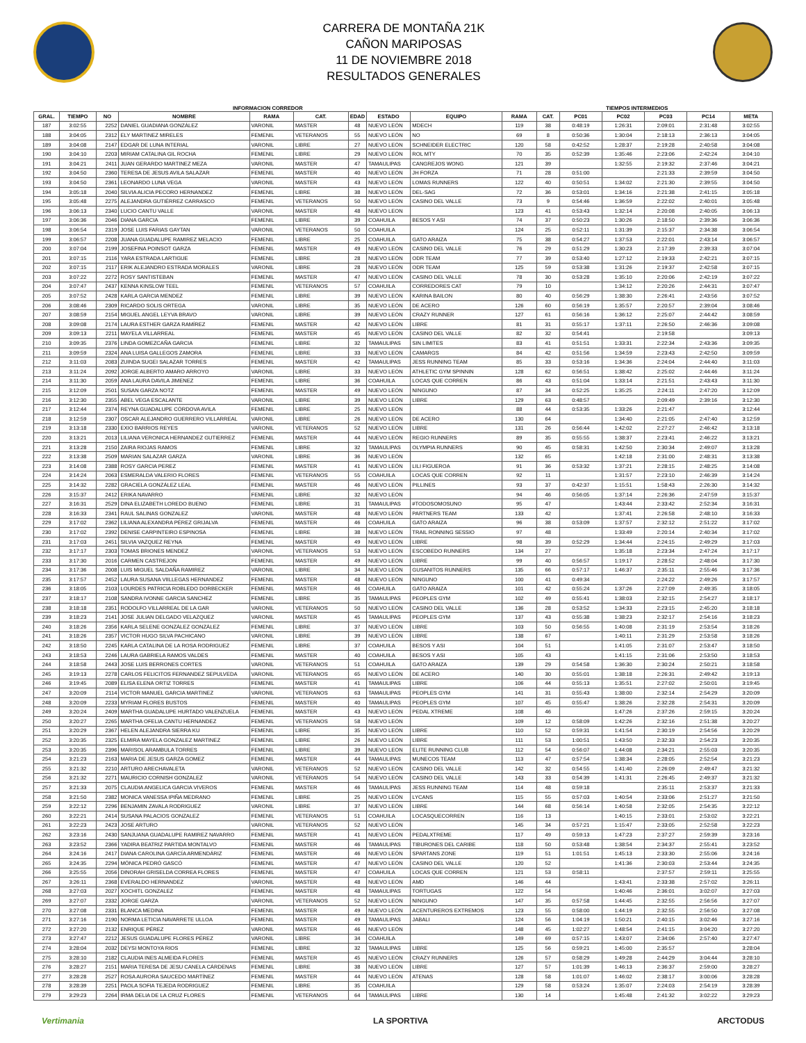CARRERA DE MONTAÑA 21K
CAÑON MARIPOSAS
11 DE NOVIEMBRE 2018
RESULTADOS GENERALES
| INFORMACION CORREDOR | | | | | | | | | TIEMPOS INTERMEDIOS | | | | | | |
| --- | --- | --- | --- | --- | --- | --- | --- | --- | --- | --- | --- | --- | --- | --- | --- |
| GRAL. | TIEMPO | NO | NOMBRE | RAMA | CAT. | EDAD | ESTADO | EQUIPO | RAMA | CAT. | PC01 | PC02 | PC03 | PC14 | META |
| 187 | 3:02:55 | 2252 | DANIEL GUADIANA GONZÁLEZ | VARONIL | MASTER | 48 | NUEVO LEÓN | MDECH | 119 | 38 | 0:48:19 | 1:26:31 | 2:09:01 | 2:31:48 | 3:02:55 |
| 188 | 3:04:05 | 2312 | ELY MARTINEZ MIRELES | FEMENIL | VETERANOS | 55 | NUEVO LEÓN | NO | 69 | 8 | 0:50:36 | 1:30:04 | 2:18:13 | 2:36:13 | 3:04:05 |
| 189 | 3:04:08 | 2147 | EDGAR DE LUNA INTERIAL | VARONIL | LIBRE | 27 | NUEVO LEÓN | SCHNEIDER ELECTRIC | 120 | 58 | 0:42:52 | 1:28:37 | 2:19:28 | 2:40:58 | 3:04:08 |
| 190 | 3:04:10 | 2203 | MIRIAM CATALINA GIL ROCHA | FEMENIL | LIBRE | 29 | NUEVO LEÓN | ROL MTY | 70 | 35 | 0:52:39 | 1:35:46 | 2:23:06 | 2:42:24 | 3:04:10 |
| 191 | 3:04:21 | 2411 | JUAN GERARDO MARTINEZ MEZA | VARONIL | MASTER | 47 | TAMAULIPAS | CANGREJOS WONG | 121 | 39 | | 1:32:55 | 2:19:32 | 2:37:46 | 3:04:21 |
| 192 | 3:04:50 | 2360 | TERESA DE JESUS AVILA SALAZAR | FEMENIL | MASTER | 40 | NUEVO LEÓN | JH FORZA | 71 | 28 | 0:51:00 | | 2:21:33 | 2:39:59 | 3:04:50 |
| 193 | 3:04:50 | 2361 | LEONARDO LUNA VEGA | VARONIL | MASTER | 43 | NUEVO LEÓN | LOMAS RUNNERS | 122 | 40 | 0:50:51 | 1:34:02 | 2:21:30 | 2:39:55 | 3:04:50 |
| 194 | 3:05:18 | 2040 | SILVIA ALICIA PECORO HERNANDEZ | FEMENIL | LIBRE | 38 | NUEVO LEÓN | DEL-SAG | 72 | 36 | 0:53:01 | 1:34:16 | 2:21:38 | 2:41:15 | 3:05:18 |
| 195 | 3:05:48 | 2275 | ALEJANDRA GUTIÉRREZ CARRASCO | FEMENIL | VETERANOS | 50 | NUEVO LEÓN | CASINO DEL VALLE | 73 | 9 | 0:54:46 | 1:36:59 | 2:22:02 | 2:40:01 | 3:05:48 |
| 196 | 3:06:13 | 2340 | LUCIO CANTU VALLE | VARONIL | MASTER | 48 | NUEVO LEON | | 123 | 41 | 0:53:43 | 1:32:14 | 2:20:08 | 2:40:05 | 3:06:13 |
| 197 | 3:06:36 | 2046 | DIANA GARCIA | FEMENIL | LIBRE | 39 | COAHUILA | BESOS Y ASI | 74 | 37 | 0:50:23 | 1:30:26 | 2:18:50 | 2:39:36 | 3:06:36 |
| 198 | 3:06:54 | 2319 | JOSE LUIS FARIAS GAYTAN | VARONIL | VETERANOS | 50 | COAHUILA | | 124 | 25 | 0:52:11 | 1:31:39 | 2:15:37 | 2:34:38 | 3:06:54 |
| 199 | 3:06:57 | 2208 | JUANA GUADALUPE RAMIREZ MELACIO | FEMENIL | LIBRE | 25 | COAHUILA | GATO ARAIZA | 75 | 38 | 0:54:27 | 1:37:53 | 2:22:01 | 2:43:14 | 3:06:57 |
| 200 | 3:07:04 | 2199 | JOSEFINA POINSOT GARZA | FEMENIL | MASTER | 49 | NUEVO LEÓN | CASINO DEL VALLE | 76 | 29 | 0:51:29 | 1:30:23 | 2:17:39 | 2:39:33 | 3:07:04 |
| 201 | 3:07:15 | 2116 | YARA ESTRADA LARTIGUE | FEMENIL | LIBRE | 28 | NUEVO LEÓN | ODR TEAM | 77 | 39 | 0:53:40 | 1:27:12 | 2:19:33 | 2:42:21 | 3:07:15 |
| 202 | 3:07:15 | 2117 | ERIK ALEJANDRO ESTRADA MORALES | VARONIL | LIBRE | 28 | NUEVO LEÓN | ODR TEAM | 125 | 59 | 0:53:38 | 1:31:26 | 2:19:37 | 2:42:58 | 3:07:15 |
| 203 | 3:07:22 | 2272 | ROSY SANTISTEBAN | FEMENIL | MASTER | 47 | NUEVO LEÓN | CASINO DEL VALLE | 78 | 30 | 0:53:28 | 1:35:10 | 2:20:06 | 2:42:19 | 3:07:22 |
| 204 | 3:07:47 | 2437 | KENNA KINSLOW TEEL | FEMENIL | VETERANOS | 57 | COAHUILA | CORREDORES CAT | 79 | 10 | | 1:34:12 | 2:20:26 | 2:44:31 | 3:07:47 |
| 205 | 3:07:52 | 2428 | KARLA GARCIA MENDEZ | FEMENIL | LIBRE | 39 | NUEVO LEÓN | KARINA BAILON | 80 | 40 | 0:56:29 | 1:38:30 | 2:26:41 | 2:43:56 | 3:07:52 |
| 206 | 3:08:46 | 2309 | RICARDO SOLIS ORTEGA | VARONIL | LIBRE | 35 | NUEVO LEÓN | DE ACERO | 126 | 60 | 0:56:19 | 1:35:57 | 2:20:57 | 2:39:04 | 3:08:46 |
| 207 | 3:08:59 | 2154 | MIGUEL ANGEL LEYVA BRAVO | VARONIL | LIBRE | 39 | NUEVO LEÓN | CRAZY RUNNER | 127 | 61 | 0:56:16 | 1:36:12 | 2:25:07 | 2:44:42 | 3:08:59 |
| 208 | 3:09:08 | 2174 | LAURA ESTHER GARZA RAMÍREZ | FEMENIL | MASTER | 42 | NUEVO LEÓN | LIBRE | 81 | 31 | 0:55:17 | 1:37:11 | 2:26:50 | 2:46:36 | 3:09:08 |
| 209 | 3:09:13 | 2211 | MAYELA VILLARREAL | FEMENIL | MASTER | 45 | NUEVO LEÓN | CASINO DEL VALLE | 82 | 32 | 0:54:41 | | 2:19:58 | | 3:09:13 |
| 210 | 3:09:35 | 2376 | LINDA GOMEZCAÑA GARCIA | FEMENIL | LIBRE | 32 | TAMAULIPAS | SIN LIMITES | 83 | 41 | 0:51:51 | 1:33:31 | 2:22:34 | 2:43:36 | 3:09:35 |
| 211 | 3:09:59 | 2324 | ANA LUISA GALLEGOS ZAMORA | FEMENIL | LIBRE | 33 | NUEVO LEÓN | CAMARGS | 84 | 42 | 0:51:56 | 1:34:59 | 2:23:43 | 2:42:50 | 3:09:59 |
| 212 | 3:11:03 | 2083 | ZUINDA SUGEI SALAZAR TORRES | FEMENIL | MASTER | 42 | TAMAULIPAS | JESS RUNNING TEAM | 85 | 33 | 0:53:16 | 1:34:36 | 2:24:04 | 2:44:40 | 3:11:03 |
| 213 | 3:11:24 | 2092 | JORGE ALBERTO AMARO ARROYO | VARONIL | LIBRE | 33 | NUEVO LEÓN | ATHLETIC GYM SPINNIN | 128 | 62 | 0:56:51 | 1:38:42 | 2:25:02 | 2:44:46 | 3:11:24 |
| 214 | 3:11:30 | 2059 | ANA LAURA DAVILA JIMENEZ | FEMENIL | LIBRE | 36 | COAHUILA | LOCAS QUE CORREN | 86 | 43 | 0:51:04 | 1:33:14 | 2:21:51 | 2:43:43 | 3:11:30 |
| 215 | 3:12:09 | 2501 | SUSAN GARZA NOTZ | FEMENIL | MASTER | 49 | NUEVO LEÓN | NINGUNO | 87 | 34 | 0:52:25 | 1:35:25 | 2:24:11 | 2:47:20 | 3:12:09 |
| 216 | 3:12:30 | 2355 | ABEL VEGA ESCALANTE | VARONIL | LIBRE | 39 | NUEVO LEÓN | LIBRE | 129 | 63 | 0:48:57 | | 2:09:49 | 2:39:16 | 3:12:30 |
| 217 | 3:12:44 | 2374 | REYNA GUADALUPE CÓRDOVA AVILA | FEMENIL | LIBRE | 25 | NUEVO LEÓN | | 88 | 44 | 0:53:35 | 1:33:26 | 2:21:47 | | 3:12:44 |
| 218 | 3:12:59 | 2307 | OSCAR ALEJANDRO GUERRERO VILLARREAL | VARONIL | LIBRE | 26 | NUEVO LEÓN | DE ACERO | 130 | 64 | | 1:34:40 | 2:21:05 | 2:47:40 | 3:12:59 |
| 219 | 3:13:18 | 2330 | EXIO BARRIOS REYES | VARONIL | VETERANOS | 52 | NUEVO LEÓN | LIBRE | 131 | 26 | 0:56:44 | 1:42:02 | 2:27:27 | 2:46:42 | 3:13:18 |
| 220 | 3:13:21 | 2013 | LILIANA VERONICA HERNANDEZ GUTIERREZ | FEMENIL | MASTER | 44 | NUEVO LEÓN | REGIO RUNNERS | 89 | 35 | 0:55:55 | 1:38:37 | 2:23:41 | 2:46:22 | 3:13:21 |
| 221 | 3:13:28 | 2150 | ZAIRA RIOJAS RAMOS | FEMENIL | LIBRE | 32 | TAMAULIPAS | OLYMPIA RUNNERS | 90 | 45 | 0:58:31 | 1:42:50 | 2:30:34 | 2:49:07 | 3:13:28 |
| 222 | 3:13:38 | 2509 | MARIAN SALAZAR GARZA | VARONIL | LIBRE | 36 | NUEVO LEÓN | | 132 | 65 | | 1:42:18 | 2:31:00 | 2:48:31 | 3:13:38 |
| 223 | 3:14:08 | 2388 | ROSY GARCIA PEREZ | FEMENIL | MASTER | 41 | NUEVO LEÓN | LILI FIGUEROA | 91 | 36 | 0:53:32 | 1:37:21 | 2:28:15 | 2:48:25 | 3:14:08 |
| 224 | 3:14:24 | 2063 | ESMERALDA VALERIO FLORES | FEMENIL | VETERANOS | 55 | COAHUILA | LOCAS QUE CORREN | 92 | 11 | | 1:31:57 | 2:23:10 | 2:46:39 | 3:14:24 |
| 225 | 3:14:32 | 2282 | GRACIELA GONZÁLEZ LEAL | FEMENIL | MASTER | 46 | NUEVO LEÓN | PILLINES | 93 | 37 | 0:42:37 | 1:15:51 | 1:58:43 | 2:26:30 | 3:14:32 |
| 226 | 3:15:37 | 2412 | ERIKA NAVARRO | FEMENIL | LIBRE | 32 | NUEVO LEÓN | | 94 | 46 | 0:56:05 | 1:37:14 | 2:26:36 | 2:47:59 | 3:15:37 |
| 227 | 3:16:31 | 2529 | DINA ELIZABETH LOREDO BUENO | FEMENIL | LIBRE | 31 | TAMAULIPAS | #TODOSOMOSUNO | 95 | 47 | | 1:43:44 | 2:33:42 | 2:52:34 | 3:16:31 |
| 228 | 3:16:33 | 2341 | RAUL SALINAS GONZALEZ | VARONIL | MASTER | 48 | NUEVO LEÓN | PARTNERS TEAM | 133 | 42 | | 1:37:41 | 2:26:58 | 2:48:10 | 3:16:33 |
| 229 | 3:17:02 | 2362 | LILIANA ALEXANDRA PÉREZ GRIJALVA | FEMENIL | MASTER | 46 | COAHUILA | GATO ARAIZA | 96 | 38 | 0:53:09 | 1:37:57 | 2:32:12 | 2:51:22 | 3:17:02 |
| 230 | 3:17:02 | 2392 | DENISE CARPINTEIRO ESPINOSA | FEMENIL | LIBRE | 38 | NUEVO LEÓN | TRAIL RONNING SESSIO | 97 | 48 | | 1:33:49 | 2:20:14 | 2:40:34 | 3:17:02 |
| 231 | 3:17:03 | 2451 | SILVIA VAZQUEZ REYNA | FEMENIL | MASTER | 49 | NUEVO LEÓN | LIBRE | 98 | 39 | 0:52:29 | 1:34:44 | 2:24:15 | 2:49:29 | 3:17:03 |
| 232 | 3:17:17 | 2303 | TOMAS BRIONES MENDEZ | VARONIL | VETERANOS | 53 | NUEVO LEÓN | ESCOBEDO RUNNERS | 134 | 27 | | 1:35:18 | 2:23:34 | 2:47:24 | 3:17:17 |
| 233 | 3:17:30 | 2016 | CARMEN CASTREJON | FEMENIL | MASTER | 49 | NUEVO LEÓN | LIBRE | 99 | 40 | 0:56:57 | 1:19:17 | 2:28:52 | 2:48:04 | 3:17:30 |
| 234 | 3:17:36 | 2008 | LUIS MIGUEL SALDAÑA RAMIREZ | VARONIL | LIBRE | 34 | NUEVO LEÓN | GUSANITOS RUNNERS | 135 | 66 | 0:57:17 | 1:46:37 | 2:35:11 | 2:55:46 | 3:17:36 |
| 235 | 3:17:57 | 2452 | LAURA SUSANA VIILLEGAS HERNANDEZ | FEMENIL | MASTER | 48 | NUEVO LEÓN | NINGUNO | 100 | 41 | 0:49:34 | | 2:24:22 | 2:49:26 | 3:17:57 |
| 236 | 3:18:05 | 2103 | LOURDES PATRICIA ROBLEDO DORBECKER | FEMENIL | MASTER | 46 | COAHUILA | GATO ARAIZA | 101 | 42 | 0:55:24 | 1:37:26 | 2:27:09 | 2:49:35 | 3:18:05 |
| 237 | 3:18:17 | 2108 | SANDRA IVONNE GARCIA SANCHEZ | FEMENIL | LIBRE | 35 | TAMAULIPAS | PEOPLES GYM | 102 | 49 | 0:55:41 | 1:38:03 | 2:32:15 | 2:54:27 | 3:18:17 |
| 238 | 3:18:18 | 2351 | RODOLFO VILLARREAL DE LA GAR | VARONIL | VETERANOS | 50 | NUEVO LEÓN | CASINO DEL VALLE | 136 | 28 | 0:53:52 | 1:34:33 | 2:23:15 | 2:45:20 | 3:18:18 |
| 239 | 3:18:23 | 2141 | JOSE JULIAN DELGADO VELAZQUEZ | VARONIL | MASTER | 45 | TAMAULIPAS | PEOPLES GYM | 137 | 43 | 0:55:38 | 1:38:23 | 2:32:17 | 2:54:16 | 3:18:23 |
| 240 | 3:18:26 | 2356 | KARLA SELENE GONZÁLEZ GONZÁLEZ | FEMENIL | LIBRE | 37 | NUEVO LEÓN | LIBRE | 103 | 50 | 0:56:55 | 1:40:08 | 2:31:19 | 2:53:54 | 3:18:26 |
| 241 | 3:18:26 | 2357 | VICTOR HUGO SILVA PACHICANO | VARONIL | LIBRE | 39 | NUEVO LEÓN | LIBRE | 138 | 67 | | 1:40:11 | 2:31:29 | 2:53:58 | 3:18:26 |
| 242 | 3:18:50 | 2245 | KARLA CATALINA DE LA ROSA RODRIGUEZ | FEMENIL | LIBRE | 37 | COAHUILA | BESOS Y ASI | 104 | 51 | | 1:41:05 | 2:31:07 | 2:53:47 | 3:18:50 |
| 243 | 3:18:53 | 2246 | LAURA GABRIELA RAMOS VALDES | FEMENIL | MASTER | 40 | COAHUILA | BESOS Y ASI | 105 | 43 | | 1:41:15 | 2:31:06 | 2:53:50 | 3:18:53 |
| 244 | 3:18:58 | 2443 | JOSE LUIS BERRONES CORTES | VARONIL | VETERANOS | 51 | COAHUILA | GATO ARAIZA | 139 | 29 | 0:54:58 | 1:36:30 | 2:30:24 | 2:50:21 | 3:18:58 |
| 245 | 3:19:13 | 2278 | CARLOS FELICITOS FERNANDEZ SEPULVEDA | VARONIL | VETERANOS | 65 | NUEVO LEÓN | DE ACERO | 140 | 30 | 0:55:01 | 1:38:18 | 2:26:31 | 2:49:42 | 3:19:13 |
| 246 | 3:19:45 | 2089 | ELISA ELENA ORTIZ TORRES | FEMENIL | MASTER | 41 | TAMAULIPAS | LIBRE | 106 | 44 | 0:55:13 | 1:35:51 | 2:27:02 | 2:50:01 | 3:19:45 |
| 247 | 3:20:09 | 2114 | VICTOR MANUEL GARCIA MARTINEZ | VARONIL | VETERANOS | 63 | TAMAULIPAS | PEOPLES GYM | 141 | 31 | 0:55:43 | 1:38:00 | 2:32:14 | 2:54:29 | 3:20:09 |
| 248 | 3:20:09 | 2233 | MYRIAM FLORES BUSTOS | FEMENIL | MASTER | 40 | TAMAULIPAS | PEOPLES GYM | 107 | 45 | 0:55:47 | 1:38:26 | 2:32:28 | 2:54:31 | 3:20:09 |
| 249 | 3:20:24 | 2409 | MARTHA GUADALUPE HURTADO VALENZUELA | FEMENIL | MASTER | 43 | NUEVO LEÓN | PEDAL XTREME | 108 | 46 | | 1:47:26 | 2:37:26 | 2:59:15 | 3:20:24 |
| 250 | 3:20:27 | 2265 | MARTHA OFELIA CANTU HERNANDEZ | FEMENIL | VETERANOS | 58 | NUEVO LEÓN | | 109 | 12 | 0:58:09 | 1:42:26 | 2:32:16 | 2:51:38 | 3:20:27 |
| 251 | 3:20:29 | 2367 | HELEN ALEJANDRA SIERRA KU | FEMENIL | LIBRE | 35 | NUEVO LEÓN | LIBRE | 110 | 52 | 0:59:31 | 1:41:54 | 2:30:19 | 2:54:56 | 3:20:29 |
| 252 | 3:20:35 | 2325 | ELMIRA MAYELA GONZALEZ MARTINEZ | FEMENIL | LIBRE | 26 | NUEVO LEÓN | LIBRE | 111 | 53 | 1:00:51 | 1:43:50 | 2:32:33 | 2:54:23 | 3:20:35 |
| 253 | 3:20:35 | 2396 | MARISOL ARAMBULA TORRES | FEMENIL | LIBRE | 39 | NUEVO LEÓN | ELITE RUNNING CLUB | 112 | 54 | 0:56:07 | 1:44:08 | 2:34:21 | 2:55:03 | 3:20:35 |
| 254 | 3:21:23 | 2163 | MARIA DE JESUS GARZA GOMEZ | FEMENIL | MASTER | 44 | TAMAULIPAS | MUNECOS TEAM | 113 | 47 | 0:57:54 | 1:38:34 | 2:28:05 | 2:52:54 | 3:21:23 |
| 255 | 3:21:32 | 2210 | ARTURO ARECHAVALETA | VARONIL | VETERANOS | 52 | NUEVO LEÓN | CASINO DEL VALLE | 142 | 32 | 0:54:55 | 1:41:40 | 2:26:09 | 2:49:47 | 3:21:32 |
| 256 | 3:21:32 | 2271 | MAURICIO CORNISH GONZALEZ | VARONIL | VETERANOS | 54 | NUEVO LEÓN | CASINO DEL VALLE | 143 | 33 | 0:54:39 | 1:41:31 | 2:26:45 | 2:49:37 | 3:21:32 |
| 257 | 3:21:33 | 2075 | CLAUDIA ANGELICA GARCIA VIVEROS | FEMENIL | MASTER | 46 | TAMAULIPAS | JESS RUNNING TEAM | 114 | 48 | 0:59:18 | | 2:35:11 | 2:53:37 | 3:21:33 |
| 258 | 3:21:50 | 2382 | MONICA VANESSA IPIÑA MEDRANO | FEMENIL | LIBRE | 25 | NUEVO LEÓN | LYCANS | 115 | 55 | 0:57:03 | 1:40:54 | 2:33:06 | 2:51:27 | 3:21:50 |
| 259 | 3:22:12 | 2296 | BENJAMIN ZAVALA RODRIGUEZ | VARONIL | LIBRE | 37 | NUEVO LEÓN | LIBRE | 144 | 68 | 0:56:14 | 1:40:58 | 2:32:05 | 2:54:35 | 3:22:12 |
| 260 | 3:22:21 | 2414 | SUSANA PALACIOS GONZALEZ | FEMENIL | VETERANOS | 51 | COAHUILA | LOCASQUECORREN | 116 | 13 | | 1:40:15 | 2:33:01 | 2:53:02 | 3:22:21 |
| 261 | 3:22:23 | 2423 | JOSE ARTURO | VARONIL | VETERANOS | 52 | NUEVO LEÓN | | 145 | 34 | 0:57:21 | 1:15:47 | 2:33:05 | 2:52:58 | 3:22:23 |
| 262 | 3:23:16 | 2430 | SANJUANA GUADALUPE RAMIREZ NAVARRO | FEMENIL | MASTER | 41 | NUEVO LEÓN | PEDALXTREME | 117 | 49 | 0:59:13 | 1:47:23 | 2:37:27 | 2:59:39 | 3:23:16 |
| 263 | 3:23:52 | 2366 | YADIRA BEATRIZ PARTIDA MONTALVO | FEMENIL | MASTER | 46 | TAMAULIPAS | TIBURONES DEL CARIBE | 118 | 50 | 0:53:48 | 1:38:54 | 2:34:37 | 2:55:41 | 3:23:52 |
| 264 | 3:24:16 | 2417 | DIANA CAROLINA GARCÍA ARMENDÁRIZ | FEMENIL | MASTER | 46 | NUEVO LEÓN | SPARTANS ZONE | 119 | 51 | 1:01:51 | 1:45:13 | 2:33:30 | 2:55:06 | 3:24:16 |
| 265 | 3:24:35 | 2294 | MÓNICA PEDRÓ GASCÓ | FEMENIL | MASTER | 47 | NUEVO LEÓN | CASINO DEL VALLE | 120 | 52 | | 1:41:36 | 2:30:03 | 2:53:44 | 3:24:35 |
| 266 | 3:25:55 | 2056 | DINORAH GRISELDA CORREA FLORES | FEMENIL | MASTER | 47 | COAHUILA | LOCAS QUE CORREN | 121 | 53 | 0:58:11 | | 2:37:57 | 2:59:11 | 3:25:55 |
| 267 | 3:26:11 | 2368 | EVERALDO HERNANDEZ | VARONIL | MASTER | 48 | NUEVO LEÓN | AMD | 146 | 44 | | 1:43:41 | 2:33:38 | 2:57:02 | 3:26:11 |
| 268 | 3:27:03 | 2027 | XOCHITL GONZALEZ | FEMENIL | MASTER | 48 | TAMAULIPAS | TORTUGAS | 122 | 54 | | 1:40:46 | 2:36:01 | 3:02:07 | 3:27:03 |
| 269 | 3:27:07 | 2332 | JORGE GARZA | VARONIL | VETERANOS | 52 | NUEVO LEÓN | NINGUNO | 147 | 35 | 0:57:58 | 1:44:45 | 2:32:55 | 2:56:56 | 3:27:07 |
| 270 | 3:27:08 | 2331 | BLANCA MEDINA | FEMENIL | MASTER | 49 | NUEVO LEÓN | ACENTUREROS EXTREMOS | 123 | 55 | 0:58:00 | 1:44:19 | 2:32:55 | 2:56:50 | 3:27:08 |
| 271 | 3:27:16 | 2190 | NORMA LETICIA NAVARRETE ULLOA | FEMENIL | MASTER | 49 | TAMAULIPAS | JABALI | 124 | 56 | 1:04:19 | 1:50:21 | 2:40:15 | 3:02:46 | 3:27:16 |
| 272 | 3:27:20 | 2132 | ENRIQUE PÉREZ | VARONIL | MASTER | 46 | NUEVO LEÓN | | 148 | 45 | 1:02:27 | 1:48:54 | 2:41:15 | 3:04:20 | 3:27:20 |
| 273 | 3:27:47 | 2212 | JESUS GUADALUPE FLORES PÉREZ | VARONIL | LIBRE | 34 | COAHUILA | | 149 | 69 | 0:57:15 | 1:43:07 | 2:34:06 | 2:57:40 | 3:27:47 |
| 274 | 3:28:04 | 2032 | DEYSI MONTOYA RIOS | FEMENIL | LIBRE | 32 | TAMAULIPAS | LIBRE | 125 | 56 | 0:59:21 | 1:45:00 | 2:35:57 | | 3:28:04 |
| 275 | 3:28:10 | 2182 | CLAUDIA INES ALMEIDA FLORES | FEMENIL | MASTER | 45 | NUEVO LEÓN | CRAZY RUNNERS | 126 | 57 | 0:58:29 | 1:49:28 | 2:44:29 | 3:04:44 | 3:28:10 |
| 276 | 3:28:27 | 2151 | MARIA TERESA DE JESU CANELA CÁRDENAS | FEMENIL | LIBRE | 38 | NUEVO LEÓN | LIBRE | 127 | 57 | 1:01:39 | 1:46:13 | 2:36:37 | 2:59:00 | 3:28:27 |
| 277 | 3:28:28 | 2527 | ROSA AURORA SAUCEDO MARTÍNEZ | FEMENIL | MASTER | 44 | NUEVO LEÓN | ATENAS | 128 | 58 | 1:01:07 | 1:46:02 | 2:38:17 | 3:00:06 | 3:28:28 |
| 278 | 3:28:39 | 2251 | PAOLA SOFIA TEJEDA RODRIGUEZ | FEMENIL | LIBRE | 35 | COAHUILA | | 129 | 58 | 0:53:24 | 1:35:07 | 2:24:03 | 2:54:19 | 3:28:39 |
| 279 | 3:29:23 | 2264 | IRMA DELIA DE LA CRUZ FLORES | FEMENIL | VETERANOS | 64 | TAMAULIPAS | LIBRE | 130 | 14 | | 1:45:48 | 2:41:32 | 3:02:22 | 3:29:23 |
Vertimania LA SPORTIVA ARCTODUS